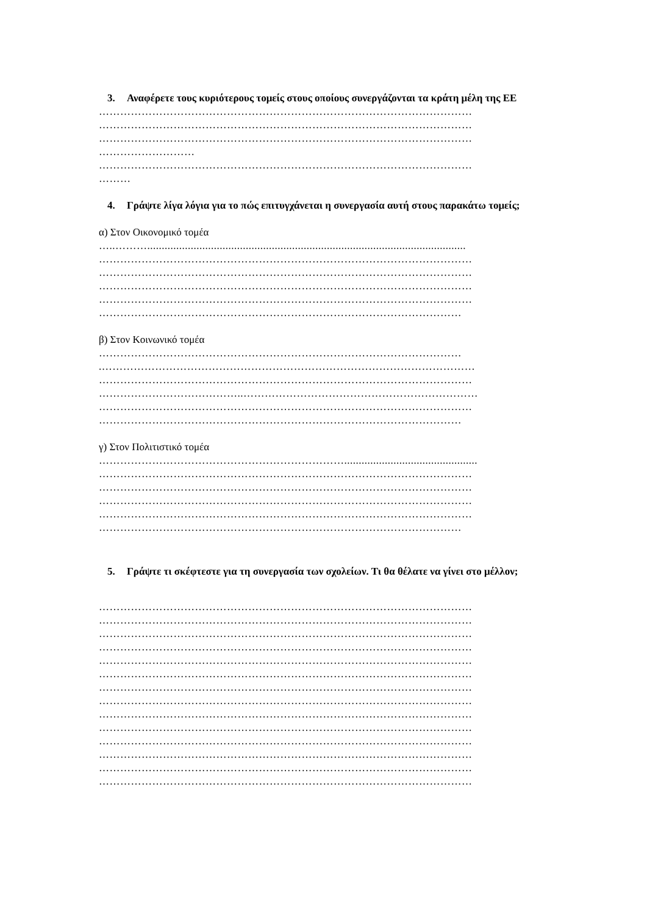3. Αναφέρετε τους κυριότερους τομείς στους οποίους συνεργάζονται τα κράτη μέλη της ΕΕ
……………………………………………………………………………………………
……………………………………………………………………………………………
……………………………………………………………………………………………
………………………
……………………………………………………………………………………………
………
4. Γράψτε λίγα λόγια για το πώς επιτυγχάνεται η συνεργασία αυτή στους παρακάτω τομείς;
α) Στον Οικονομικό τομέα
…..………..............................................................................................................
……………………………………………………………………………………………
……………………………………………………………………………………………
……………………………………………………………………………………………
……………………………………………………………………………………………
…………………………………………………………………………………………
β) Στον Κοινωνικό τομέα
…………………………………………………………………………………………
.……………………………………………………………………………………………
……………………………………………………………………………………………
…………………………………..…………………………………………………………
……………………………………………………………………………………………
…………………………………………………………………………………………
γ) Στον Πολιτιστικό τομέα
……………………………………………………………..............................................
……………………………………………………………………………………………
……………………………………………………………………………………………
……………………………………………………………………………………………
……………………………………………………………………………………………
…………………………………………………………………………………………
5. Γράψτε τι σκέφτεστε για τη συνεργασία των σχολείων. Τι θα θέλατε να γίνει στο μέλλον;
……………………………………………………………………………………………
……………………………………………………………………………………………
……………………………………………………………………………………………
……………………………………………………………………………………………
……………………………………………………………………………………………
……………………………………………………………………………………………
……………………………………………………………………………………………
……………………………………………………………………………………………
……………………………………………………………………………………………
……………………………………………………………………………………………
……………………………………………………………………………………………
……………………………………………………………………………………………
……………………………………………………………………………………………
……………………………………………………………………………………………